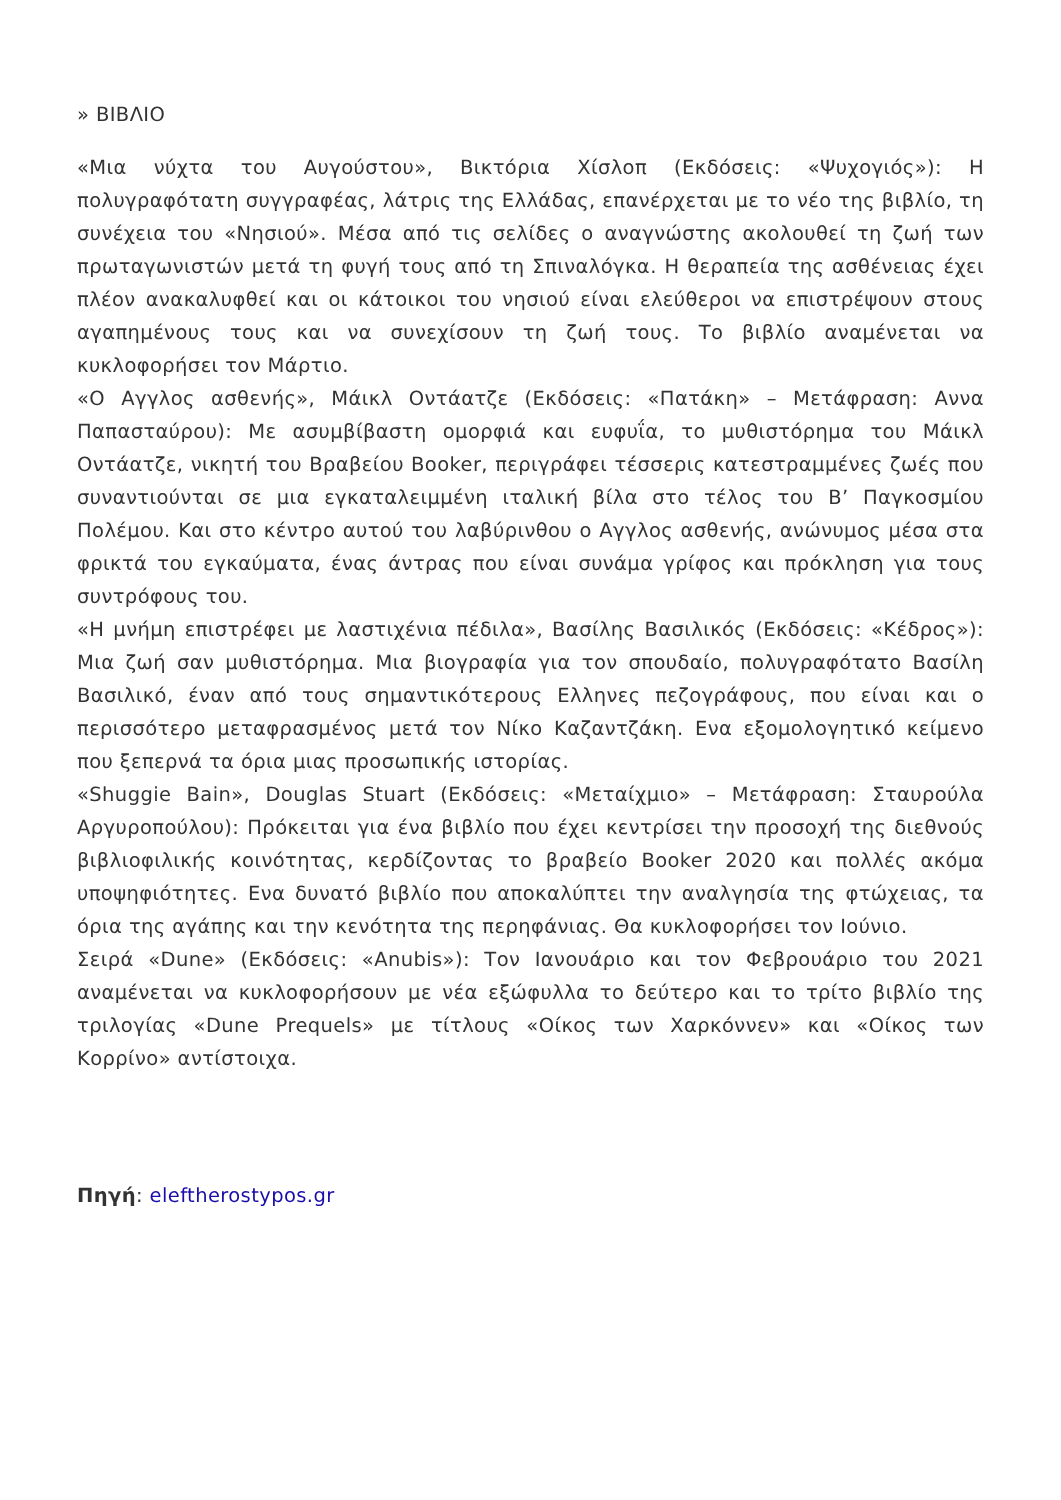» ΒΙΒΛΙΟ
«Μια νύχτα του Αυγούστου», Βικτόρια Χίσλοπ (Εκδόσεις: «Ψυχογιός»): Η πολυγραφότατη συγγραφέας, λάτρις της Ελλάδας, επανέρχεται με το νέο της βιβλίο, τη συνέχεια του «Νησιού». Μέσα από τις σελίδες ο αναγνώστης ακολουθεί τη ζωή των πρωταγωνιστών μετά τη φυγή τους από τη Σπιναλόγκα. Η θεραπεία της ασθένειας έχει πλέον ανακαλυφθεί και οι κάτοικοι του νησιού είναι ελεύθεροι να επιστρέψουν στους αγαπημένους τους και να συνεχίσουν τη ζωή τους. Το βιβλίο αναμένεται να κυκλοφορήσει τον Μάρτιο.
«Ο Αγγλος ασθενής», Μάικλ Οντάατζε (Εκδόσεις: «Πατάκη» – Μετάφραση: Αννα Παπασταύρου): Με ασυμβίβαστη ομορφιά και ευφυΐα, το μυθιστόρημα του Μάικλ Οντάατζε, νικητή του Βραβείου Booker, περιγράφει τέσσερις κατεστραμμένες ζωές που συναντιούνται σε μια εγκαταλειμμένη ιταλική βίλα στο τέλος του Β’ Παγκοσμίου Πολέμου. Και στο κέντρο αυτού του λαβύρινθου ο Αγγλος ασθενής, ανώνυμος μέσα στα φρικτά του εγκαύματα, ένας άντρας που είναι συνάμα γρίφος και πρόκληση για τους συντρόφους του.
«Η μνήμη επιστρέφει με λαστιχένια πέδιλα», Βασίλης Βασιλικός (Εκδόσεις: «Κέδρος»): Μια ζωή σαν μυθιστόρημα. Μια βιογραφία για τον σπουδαίο, πολυγραφότατο Βασίλη Βασιλικό, έναν από τους σημαντικότερους Ελληνες πεζογράφους, που είναι και ο περισσότερο μεταφρασμένος μετά τον Νίκο Καζαντζάκη. Ενα εξομολογητικό κείμενο που ξεπερνά τα όρια μιας προσωπικής ιστορίας.
«Shuggie Bain», Douglas Stuart (Εκδόσεις: «Μεταίχμιο» – Μετάφραση: Σταυρούλα Αργυροπούλου): Πρόκειται για ένα βιβλίο που έχει κεντρίσει την προσοχή της διεθνούς βιβλιοφιλικής κοινότητας, κερδίζοντας το βραβείο Booker 2020 και πολλές ακόμα υποψηφιότητες. Ενα δυνατό βιβλίο που αποκαλύπτει την αναλγησία της φτώχειας, τα όρια της αγάπης και την κενότητα της περηφάνιας. Θα κυκλοφορήσει τον Ιούνιο.
Σειρά «Dune» (Εκδόσεις: «Anubis»): Τον Ιανουάριο και τον Φεβρουάριο του 2021 αναμένεται να κυκλοφορήσουν με νέα εξώφυλλα το δεύτερο και το τρίτο βιβλίο της τριλογίας «Dune Prequels» με τίτλους «Οίκος των Χαρκόννεν» και «Οίκος των Κορρίνο» αντίστοιχα.
Πηγή: eleftherostypos.gr